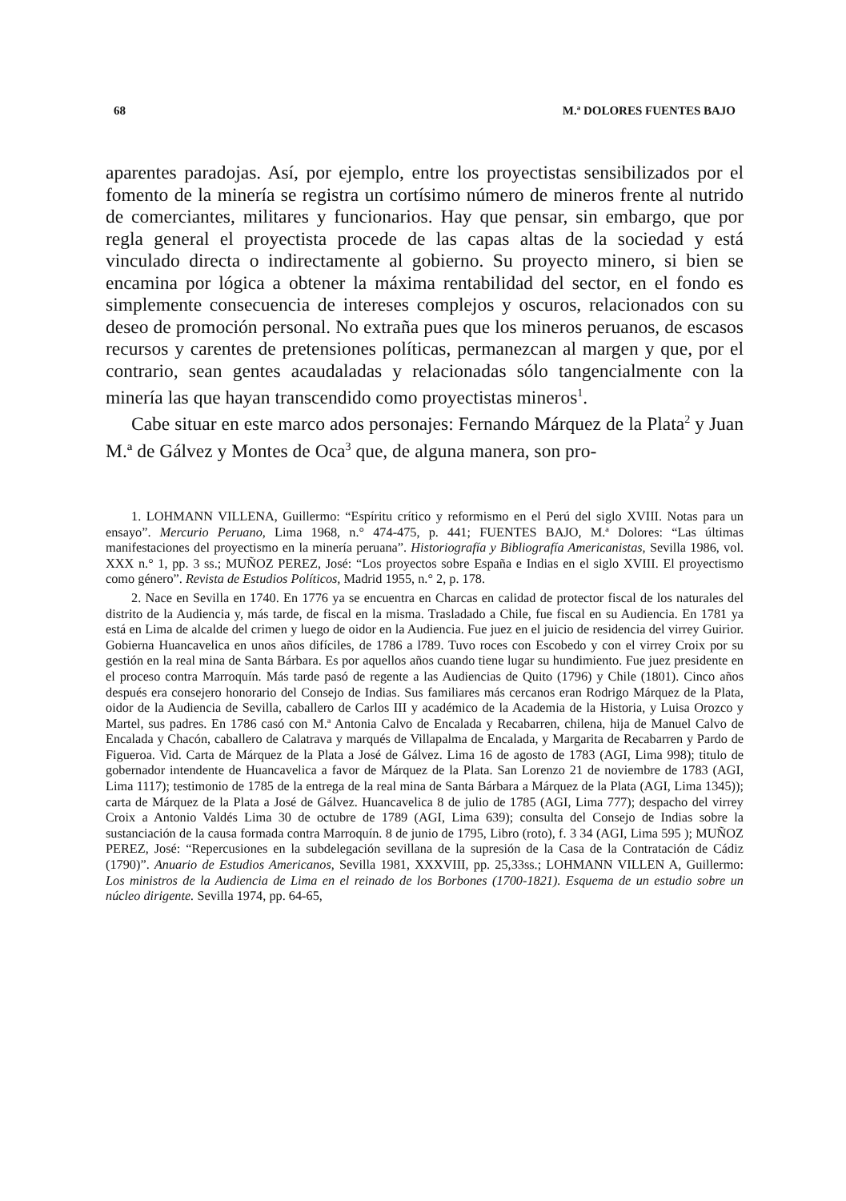68 M.ª DOLORES FUENTES BAJO
aparentes paradojas. Así, por ejemplo, entre los proyectistas sensibilizados por el fomento de la minería se registra un cortísimo número de mineros frente al nutrido de comerciantes, militares y funcionarios. Hay que pensar, sin embargo, que por regla general el proyectista procede de las capas altas de la sociedad y está vinculado directa o indirectamente al gobierno. Su proyecto minero, si bien se encamina por lógica a obtener la máxima rentabilidad del sector, en el fondo es simplemente consecuencia de intereses complejos y oscuros, relacionados con su deseo de promoción personal. No extraña pues que los mineros peruanos, de escasos recursos y carentes de pretensiones políticas, permanezcan al margen y que, por el contrario, sean gentes acaudaladas y relacionadas sólo tangencialmente con la minería las que hayan transcendido como proyectistas mineros<sup>1</sup>.
Cabe situar en este marco ados personajes: Fernando Márquez de la Plata<sup>2</sup> y Juan M.ª de Gálvez y Montes de Oca<sup>3</sup> que, de alguna manera, son pro-
1. LOHMANN VILLENA, Guillermo: “Espíritu crítico y reformismo en el Perú del siglo XVIII. Notas para un ensayo”. Mercurio Peruano, Lima 1968, n.° 474-475, p. 441; FUENTES BAJO, M.ª Dolores: “Las últimas manifestaciones del proyectismo en la minería peruana”. Historiografía y Bibliografía Americanistas, Sevilla 1986, vol. XXX n.° 1, pp. 3 ss.; MUÑOZ PEREZ, José: “Los proyectos sobre España e Indias en el siglo XVIII. El proyectismo como género”. Revista de Estudios Políticos, Madrid 1955, n.° 2, p. 178.
2. Nace en Sevilla en 1740. En 1776 ya se encuentra en Charcas en calidad de protector fiscal de los naturales del distrito de la Audiencia y, más tarde, de fiscal en la misma. Trasladado a Chile, fue fiscal en su Audiencia. En 1781 ya está en Lima de alcalde del crimen y luego de oidor en la Audiencia. Fue juez en el juicio de residencia del virrey Guirior. Gobierna Huancavelica en unos años difíciles, de 1786 a l789. Tuvo roces con Escobedo y con el virrey Croix por su gestión en la real mina de Santa Bárbara. Es por aquellos años cuando tiene lugar su hundimiento. Fue juez presidente en el proceso contra Marroquín. Más tarde pasó de regente a las Audiencias de Quito (1796) y Chile (1801). Cinco años después era consejero honorario del Consejo de Indias. Sus familiares más cercanos eran Rodrigo Márquez de la Plata, oidor de la Audiencia de Sevilla, caballero de Carlos III y académico de la Academia de la Historia, y Luisa Orozco y Martel, sus padres. En 1786 casó con M.ª Antonia Calvo de Encalada y Recabarren, chilena, hija de Manuel Calvo de Encalada y Chacón, caballero de Calatrava y marqués de Villapalma de Encalada, y Margarita de Recabarren y Pardo de Figueroa. Vid. Carta de Márquez de la Plata a José de Gálvez. Lima 16 de agosto de 1783 (AGI, Lima 998); titulo de gobernador intendente de Huancavelica a favor de Márquez de la Plata. San Lorenzo 21 de noviembre de 1783 (AGI, Lima 1117); testimonio de 1785 de la entrega de la real mina de Santa Bárbara a Márquez de la Plata (AGI, Lima 1345)); carta de Márquez de la Plata a José de Gálvez. Huancavelica 8 de julio de 1785 (AGI, Lima 777); despacho del virrey Croix a Antonio Valdés Lima 30 de octubre de 1789 (AGI, Lima 639); consulta del Consejo de Indias sobre la sustanciación de la causa formada contra Marroquín. 8 de junio de 1795, Libro (roto), f. 3 34 (AGI, Lima 595 ); MUÑOZ PEREZ, José: “Repercusiones en la subdelegación sevillana de la supresión de la Casa de la Contratación de Cádiz (1790)”. Anuario de Estudios Americanos, Sevilla 1981, XXXVIII, pp. 25,33ss.; LOHMANN VILLEN A, Guillermo: Los ministros de la Audiencia de Lima en el reinado de los Borbones (1700-1821). Esquema de un estudio sobre un núcleo dirigente. Sevilla 1974, pp. 64-65,